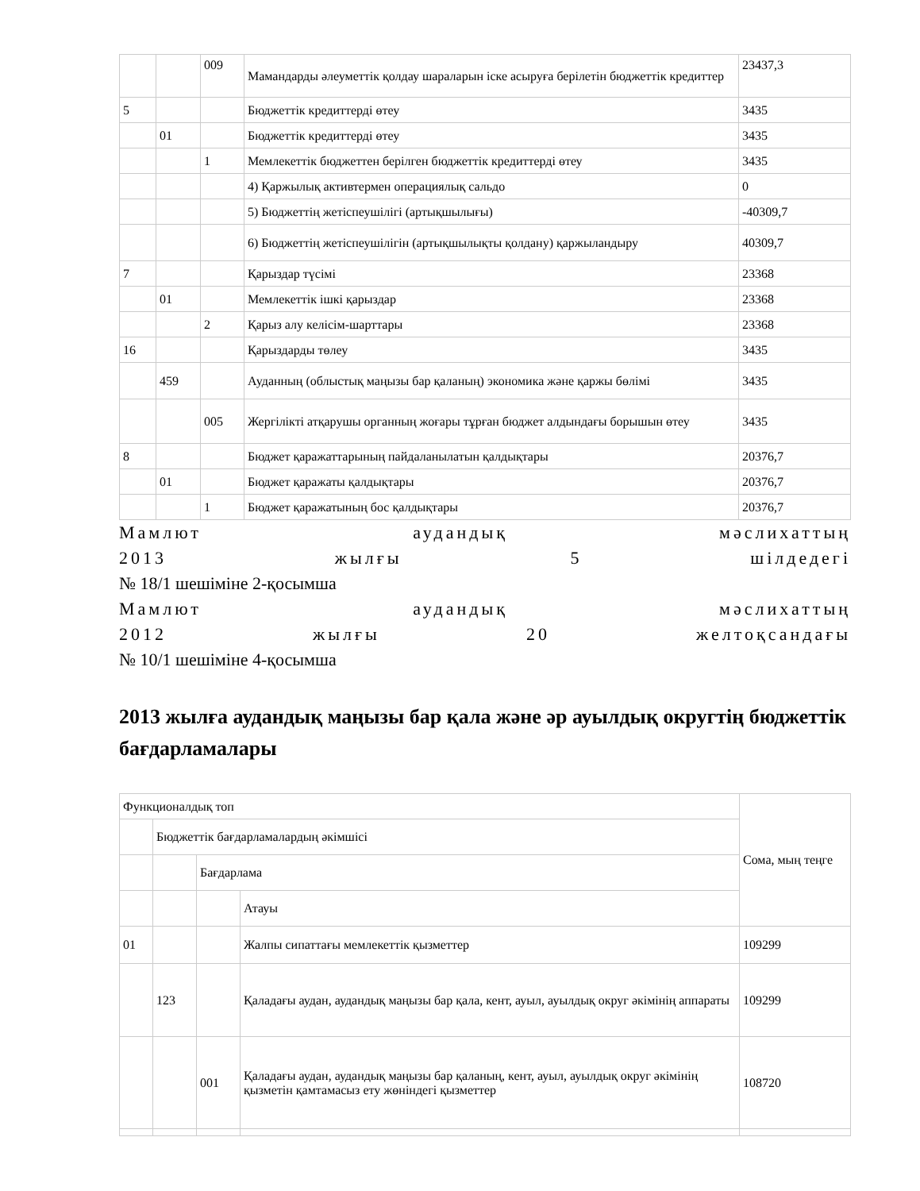| | | 009 | Мамандарды әлеуметтік қолдау шараларын іске асыруға берілетін бюджеттік кредиттер | 23437,3 |
| 5 | | | Бюджеттік кредиттерді өтеу | 3435 |
| | 01 | | Бюджеттік кредиттерді өтеу | 3435 |
| | | 1 | Мемлекеттік бюджеттен берілген бюджеттік кредиттерді өтеу | 3435 |
| | | | 4) Қаржылық активтермен операциялық сальдо | 0 |
| | | | 5) Бюджеттің жетіспеушілігі (артықшылығы) | -40309,7 |
| | | | 6) Бюджеттің жетіспеушілігін (артықшылықты қолдану) қаржыландыру | 40309,7 |
| 7 | | | Қарыздар түсімі | 23368 |
| | 01 | | Мемлекеттік ішкі қарыздар | 23368 |
| | | 2 | Қарыз алу келісім-шарттары | 23368 |
| 16 | | | Қарыздарды төлеу | 3435 |
| | 459 | | Ауданның (облыстық маңызы бар қаланың) экономика және қаржы бөлімі | 3435 |
| | | 005 | Жергілікті атқарушы органның жоғары тұрған бюджет алдындағы борышын өтеу | 3435 |
| 8 | | | Бюджет қаражаттарының пайдаланылатын қалдықтары | 20376,7 |
| | 01 | | Бюджет қаражаты қалдықтары | 20376,7 |
| | | 1 | Бюджет қаражатының бос қалдықтары | 20376,7 |
Мамлют аудандық мәслихаттың
2013 жылғы 5 шілдедегі
№ 18/1 шешіміне 2-қосымша
Мамлют аудандық мәслихаттың
2012 жылғы 20 желтоқсандағы
№ 10/1 шешіміне 4-қосымша
2013 жылға аудандық маңызы бар қала және әр ауылдық округтің бюджеттік бағдарламалары
| Функционалдық топ | | | | Сома, мың теңге |
| | Бюджеттік бағдарламалардың әкімшісі | | | |
| | | Бағдарлама | | |
| | | | Атауы | |
| 01 | | | Жалпы сипаттағы мемлекеттік қызметтер | 109299 |
| | 123 | | Қаладағы аудан, аудандық маңызы бар қала, кент, ауыл, ауылдық округ әкімінің аппараты | 109299 |
| | | 001 | Қаладағы аудан, аудандық маңызы бар қаланың, кент, ауыл, ауылдық округ әкімінің қызметін қамтамасыз ету жөніндегі қызметтер | 108720 |